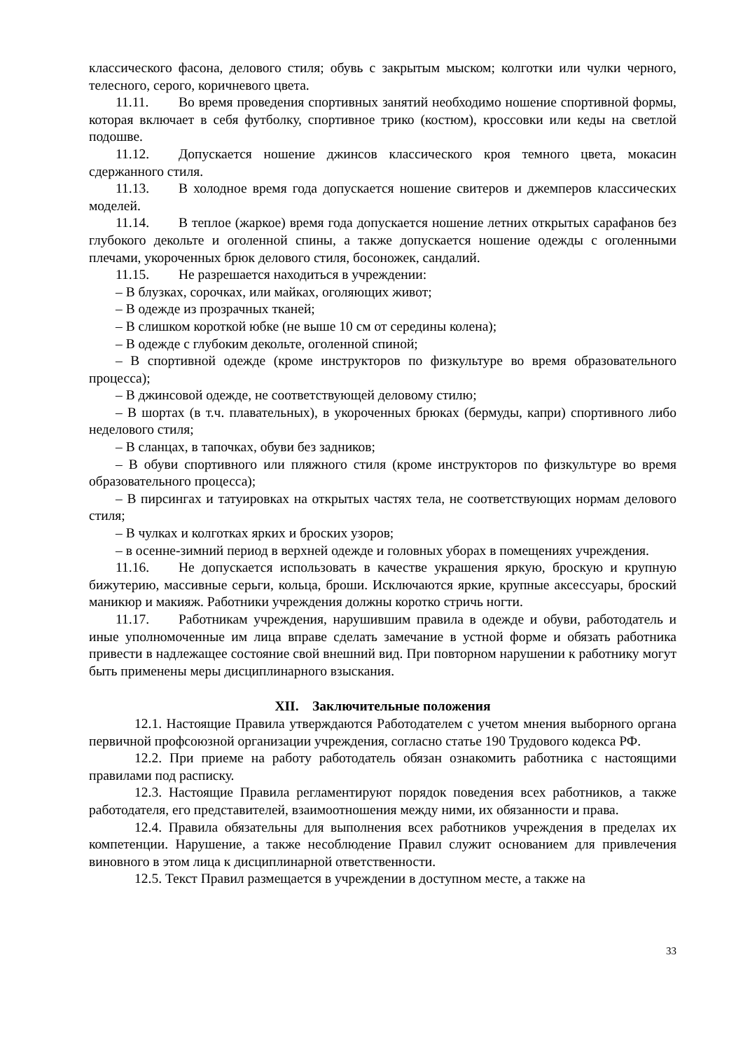классического фасона, делового стиля; обувь с закрытым мыском; колготки или чулки черного, телесного, серого, коричневого цвета.
11.11. Во время проведения спортивных занятий необходимо ношение спортивной формы, которая включает в себя футболку, спортивное трико (костюм), кроссовки или кеды на светлой подошве.
11.12. Допускается ношение джинсов классического кроя темного цвета, мокасин сдержанного стиля.
11.13. В холодное время года допускается ношение свитеров и джемперов классических моделей.
11.14. В теплое (жаркое) время года допускается ношение летних открытых сарафанов без глубокого декольте и оголенной спины, а также допускается ношение одежды с оголенными плечами, укороченных брюк делового стиля, босоножек, сандалий.
11.15. Не разрешается находиться в учреждении:
– В блузках, сорочках, или майках, оголяющих живот;
– В одежде из прозрачных тканей;
– В слишком короткой юбке (не выше 10 см от середины колена);
– В одежде с глубоким декольте, оголенной спиной;
– В спортивной одежде (кроме инструкторов по физкультуре во время образовательного процесса);
– В джинсовой одежде, не соответствующей деловому стилю;
– В шортах (в т.ч. плавательных), в укороченных брюках (бермуды, капри) спортивного либо неделового стиля;
– В сланцах, в тапочках, обуви без задников;
– В обуви спортивного или пляжного стиля (кроме инструкторов по физкультуре во время образовательного процесса);
– В пирсингах и татуировках на открытых частях тела, не соответствующих нормам делового стиля;
– В чулках и колготках ярких и броских узоров;
– в осенне-зимний период в верхней одежде и головных уборах в помещениях учреждения.
11.16. Не допускается использовать в качестве украшения яркую, броскую и крупную бижутерию, массивные серьги, кольца, броши. Исключаются яркие, крупные аксессуары, броский маникюр и макияж. Работники учреждения должны коротко стричь ногти.
11.17. Работникам учреждения, нарушившим правила в одежде и обуви, работодатель и иные уполномоченные им лица вправе сделать замечание в устной форме и обязать работника привести в надлежащее состояние свой внешний вид. При повторном нарушении к работнику могут быть применены меры дисциплинарного взыскания.
XII. Заключительные положения
12.1. Настоящие Правила утверждаются Работодателем с учетом мнения выборного органа первичной профсоюзной организации учреждения, согласно статье 190 Трудового кодекса РФ.
12.2. При приеме на работу работодатель обязан ознакомить работника с настоящими правилами под расписку.
12.3. Настоящие Правила регламентируют порядок поведения всех работников, а также работодателя, его представителей, взаимоотношения между ними, их обязанности и права.
12.4. Правила обязательны для выполнения всех работников учреждения в пределах их компетенции. Нарушение, а также несоблюдение Правил служит основанием для привлечения виновного в этом лица к дисциплинарной ответственности.
12.5. Текст Правил размещается в учреждении в доступном месте, а также на
33